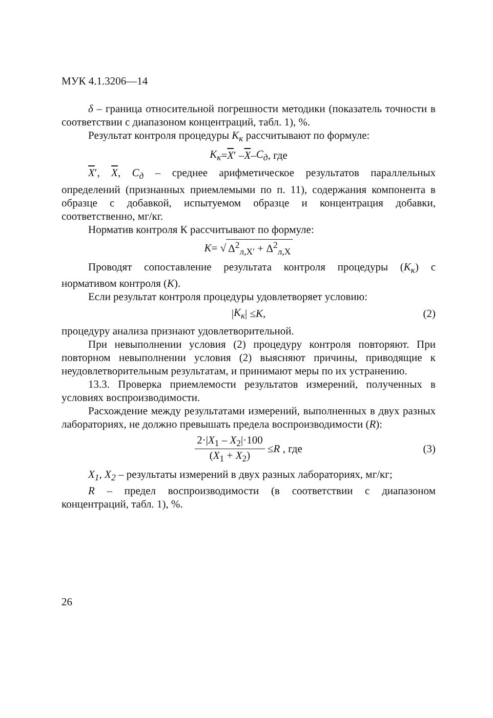МУК 4.1.3206—14
δ – граница относительной погрешности методики (показатель точности в соответствии с диапазоном концентраций, табл. 1), %.
Результат контроля процедуры К<sub>к</sub> рассчитывают по формуле:
К<sub>к</sub> = X ′ – X – С<sub>д</sub>, где
X′, X, С<sub>д</sub> – среднее арифметическое результатов параллельных определений (признанных приемлемыми по п. 11), содержания компонента в образце с добавкой, испытуемом образце и концентрация добавки, соответственно, мг/кг.
Норматив контроля К рассчитывают по формуле:
K = √ Δ<sup>2</sup><sub>л,X′</sub> + Δ<sup>2</sup><sub>л,X</sub>
Проводят сопоставление результата контроля процедуры (К<sub>к</sub>) с нормативом контроля (К).
Если результат контроля процедуры удовлетворяет условию:
| К<sub>к</sub> | ≤ К, (2)
процедуру анализа признают удовлетворительной.
При невыполнении условия (2) процедуру контроля повторяют. При повторном невыполнении условия (2) выясняют причины, приводящие к неудовлетворительным результатам, и принимают меры по их устранению.
13.3. Проверка приемлемости результатов измерений, полученных в условиях воспроизводимости.
Расхождение между результатами измерений, выполненных в двух разных лабораториях, не должно превышать предела воспроизводимости (R):
2·|X<sub>1</sub> – X<sub>2</sub>|·100 (X<sub>1</sub> + X<sub>2</sub>) ≤ R , где (3)
X<sub>1</sub>, X<sub>2</sub> – результаты измерений в двух разных лабораториях, мг/кг;
R – предел воспроизводимости (в соответствии с диапазоном концентраций, табл. 1), %.
26